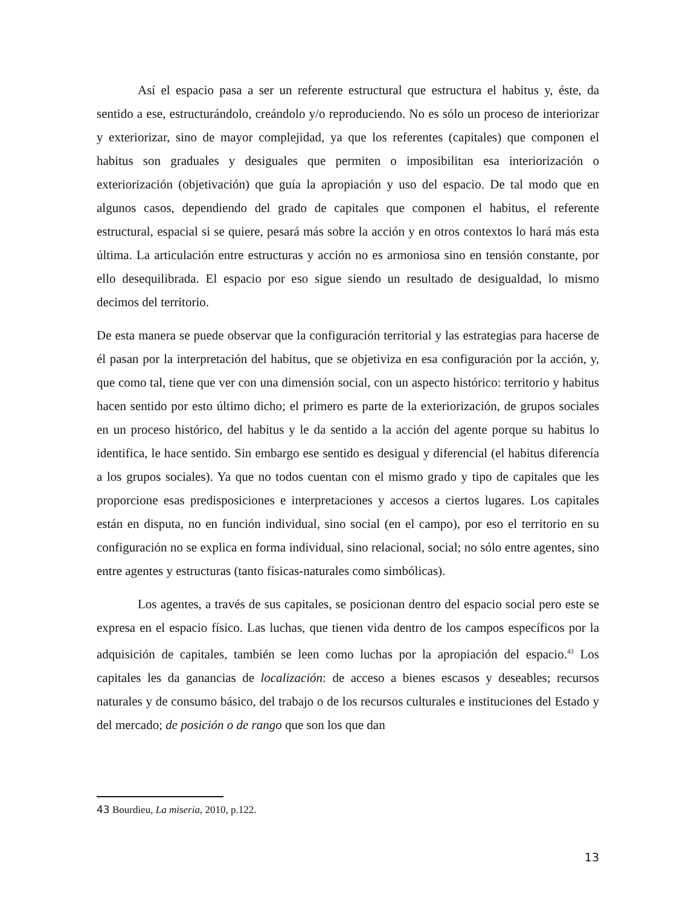Así el espacio pasa a ser un referente estructural que estructura el habitus y, éste, da sentido a ese, estructurándolo, creándolo y/o reproduciendo. No es sólo un proceso de interiorizar y exteriorizar, sino de mayor complejidad, ya que los referentes (capitales) que componen el habitus son graduales y desiguales que permiten o imposibilitan esa interiorización o exteriorización (objetivación) que guía la apropiación y uso del espacio. De tal modo que en algunos casos, dependiendo del grado de capitales que componen el habitus, el referente estructural, espacial si se quiere, pesará más sobre la acción y en otros contextos lo hará más esta última. La articulación entre estructuras y acción no es armoniosa sino en tensión constante, por ello desequilibrada. El espacio por eso sigue siendo un resultado de desigualdad, lo mismo decimos del territorio.
De esta manera se puede observar que la configuración territorial y las estrategias para hacerse de él pasan por la interpretación del habitus, que se objetiviza en esa configuración por la acción, y, que como tal, tiene que ver con una dimensión social, con un aspecto histórico: territorio y habitus hacen sentido por esto último dicho; el primero es parte de la exteriorización, de grupos sociales en un proceso histórico, del habitus y le da sentido a la acción del agente porque su habitus lo identifica, le hace sentido. Sin embargo ese sentido es desigual y diferencial (el habitus diferencía a los grupos sociales). Ya que no todos cuentan con el mismo grado y tipo de capitales que les proporcione esas predisposiciones e interpretaciones y accesos a ciertos lugares. Los capitales están en disputa, no en función individual, sino social (en el campo), por eso el territorio en su configuración no se explica en forma individual, sino relacional, social; no sólo entre agentes, sino entre agentes y estructuras (tanto físicas-naturales como simbólicas).
Los agentes, a través de sus capitales, se posicionan dentro del espacio social pero este se expresa en el espacio físico. Las luchas, que tienen vida dentro de los campos específicos por la adquisición de capitales, también se leen como luchas por la apropiación del espacio.<sup>43</sup> Los capitales les da ganancias de localización: de acceso a bienes escasos y deseables; recursos naturales y de consumo básico, del trabajo o de los recursos culturales e instituciones del Estado y del mercado; de posición o de rango que son los que dan
43 Bourdieu, La miseria, 2010, p.122.
13